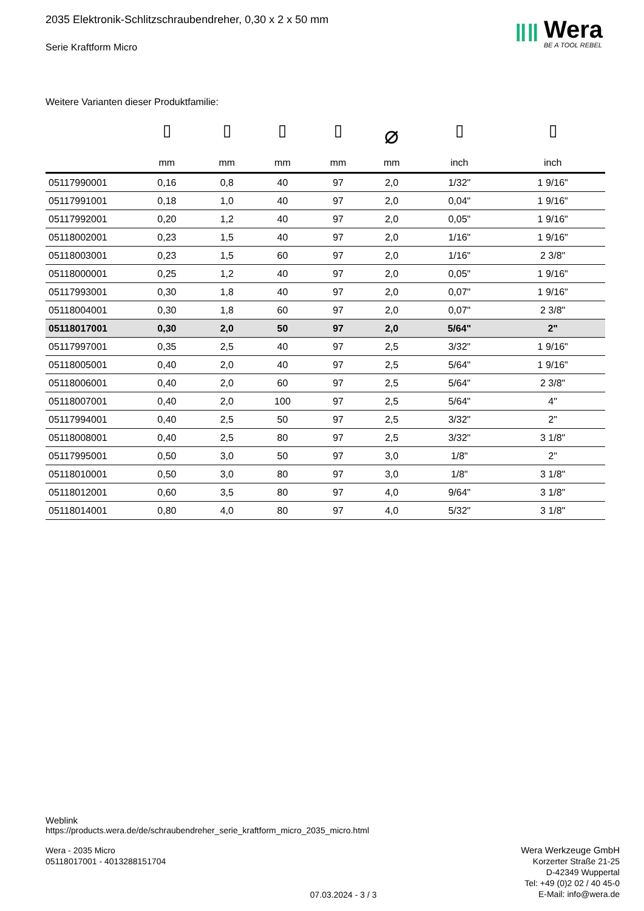ǁǁ
Wera
BE A TOOL REBEL
2035 Elektronik-Schlitzschraubendreher, 0,30 x 2 x 50 mm
Serie Kraftform Micro
Weitere Varianten dieser Produktfamilie:
| | ▯ mm | ▯ mm | ▯ mm | ▯ mm | ⌀ mm | ▯ inch | ▯ inch |
| --- | --- | --- | --- | --- | --- | --- | --- |
| 05117990001 | 0,16 | 0,8 | 40 | 97 | 2,0 | 1/32" | 1 9/16" |
| 05117991001 | 0,18 | 1,0 | 40 | 97 | 2,0 | 0,04" | 1 9/16" |
| 05117992001 | 0,20 | 1,2 | 40 | 97 | 2,0 | 0,05" | 1 9/16" |
| 05118002001 | 0,23 | 1,5 | 40 | 97 | 2,0 | 1/16" | 1 9/16" |
| 05118003001 | 0,23 | 1,5 | 60 | 97 | 2,0 | 1/16" | 2 3/8" |
| 05118000001 | 0,25 | 1,2 | 40 | 97 | 2,0 | 0,05" | 1 9/16" |
| 05117993001 | 0,30 | 1,8 | 40 | 97 | 2,0 | 0,07" | 1 9/16" |
| 05118004001 | 0,30 | 1,8 | 60 | 97 | 2,0 | 0,07" | 2 3/8" |
| 05118017001 | 0,30 | 2,0 | 50 | 97 | 2,0 | 5/64" | 2" |
| 05117997001 | 0,35 | 2,5 | 40 | 97 | 2,5 | 3/32" | 1 9/16" |
| 05118005001 | 0,40 | 2,0 | 40 | 97 | 2,5 | 5/64" | 1 9/16" |
| 05118006001 | 0,40 | 2,0 | 60 | 97 | 2,5 | 5/64" | 2 3/8" |
| 05118007001 | 0,40 | 2,0 | 100 | 97 | 2,5 | 5/64" | 4" |
| 05117994001 | 0,40 | 2,5 | 50 | 97 | 2,5 | 3/32" | 2" |
| 05118008001 | 0,40 | 2,5 | 80 | 97 | 2,5 | 3/32" | 3 1/8" |
| 05117995001 | 0,50 | 3,0 | 50 | 97 | 3,0 | 1/8" | 2" |
| 05118010001 | 0,50 | 3,0 | 80 | 97 | 3,0 | 1/8" | 3 1/8" |
| 05118012001 | 0,60 | 3,5 | 80 | 97 | 4,0 | 9/64" | 3 1/8" |
| 05118014001 | 0,80 | 4,0 | 80 | 97 | 4,0 | 5/32" | 3 1/8" |
Weblink
https://products.wera.de/de/schraubendreher_serie_kraftform_micro_2035_micro.html
Wera - 2035 Micro
05118017001 - 4013288151704
07.03.2024 - 3 / 3
Wera Werkzeuge GmbH
Korzerter Straße 21-25
D-42349 Wuppertal
Tel: +49 (0)2 02 / 40 45-0
E-Mail: info@wera.de